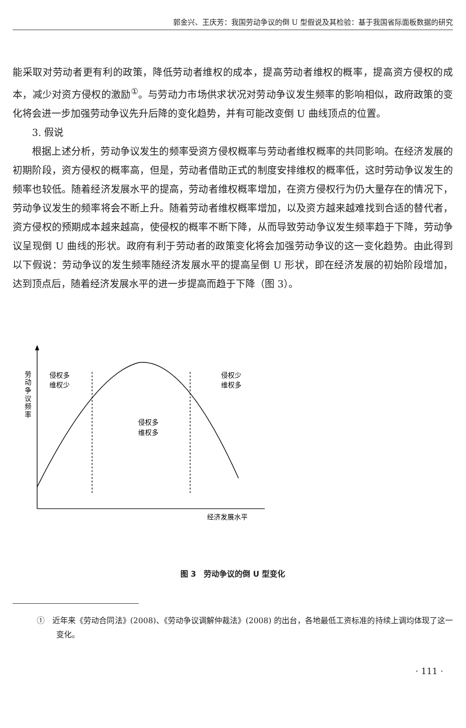郭金兴、王庆芳：我国劳动争议的倒 U 型假说及其检验：基于我国省际面板数据的研究
能采取对劳动者更有利的政策，降低劳动者维权的成本，提高劳动者维权的概率，提高资方侵权的成本，减少对资方侵权的激励<sup>①</sup>。与劳动力市场供求状况对劳动争议发生频率的影响相似，政府政策的变化将会进一步加强劳动争议先升后降的变化趋势，并有可能改变倒 U 曲线顶点的位置。
3. 假说
根据上述分析，劳动争议发生的频率受资方侵权概率与劳动者维权概率的共同影响。在经济发展的初期阶段，资方侵权的概率高，但是，劳动者借助正式的制度安排维权的概率低，这时劳动争议发生的频率也较低。随着经济发展水平的提高，劳动者维权概率增加，在资方侵权行为仍大量存在的情况下，劳动争议发生的频率将会不断上升。随着劳动者维权概率增加，以及资方越来越难找到合适的替代者，资方侵权的预期成本越来越高，使侵权的概率不断下降，从而导致劳动争议发生频率趋于下降，劳动争议呈现倒 U 曲线的形状。政府有利于劳动者的政策变化将会加强劳动争议的这一变化趋势。由此得到以下假说：劳动争议的发生频率随经济发展水平的提高呈倒 U 形状，即在经济发展的初始阶段增加，达到顶点后，随着经济发展水平的进一步提高而趋于下降（图 3）。
劳
动
争
议
频
率
侵权多
维权少
侵权多
维权多
侵权少
维权多
经济发展水平
图 3　劳动争议的倒 U 型变化
①　近年来《劳动合同法》(2008)、《劳动争议调解仲裁法》(2008) 的出台，各地最低工资标准的持续上调均体现了这一变化。
· 111 ·